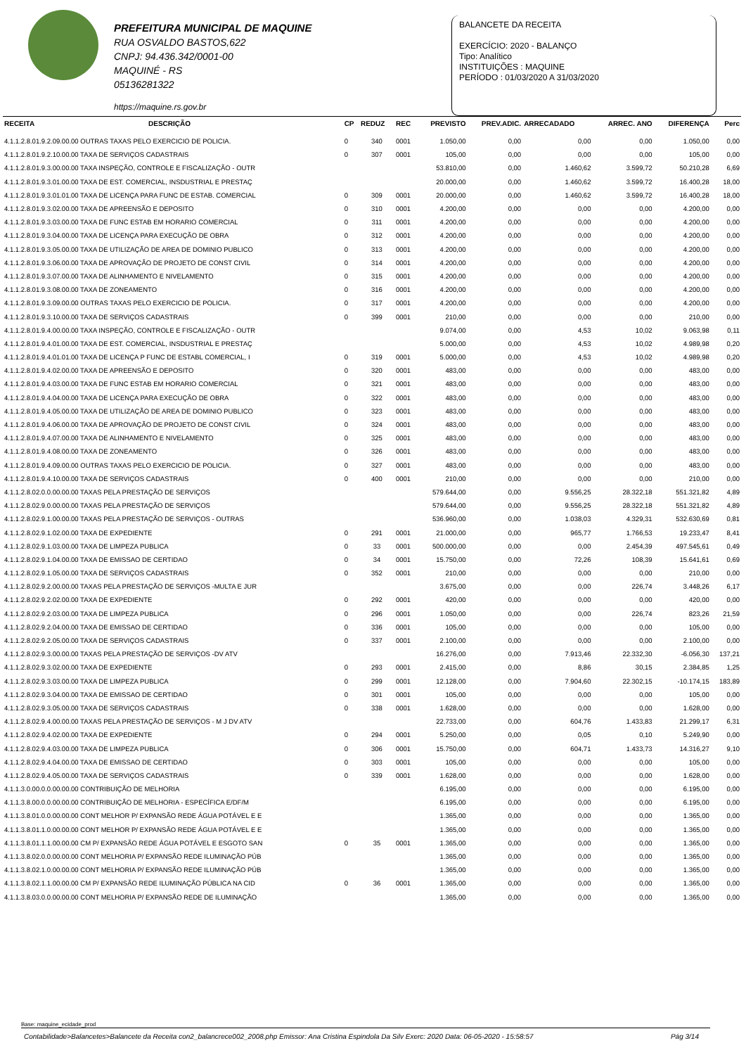PREFEITURA MUNICIPAL DE MAQUINE
RUA OSVALDO BASTOS,622
CNPJ: 94.436.342/0001-00
MAQUINÉ - RS
05136281322
https://maquine.rs.gov.br
BALANCETE DA RECEITA
EXERCÍCIO: 2020 - BALANÇO
Tipo: Analítico
INSTITUIÇÕES : MAQUINE
PERÍODO : 01/03/2020 A 31/03/2020
| RECEITA | DESCRIÇÃO | CP | REDUZ | REC | PREVISTO | PREV.ADIC. | ARRECADADO | ARREC. ANO | DIFERENÇA | Perc |
| --- | --- | --- | --- | --- | --- | --- | --- | --- | --- | --- |
| 4.1.1.2.8.01.9.2.09.00.00 OUTRAS TAXAS PELO EXERCICIO DE POLICIA. | | 0 | 340 | 0001 | 1.050,00 | 0,00 | 0,00 | 0,00 | 1.050,00 | 0,00 |
| 4.1.1.2.8.01.9.2.10.00.00 TAXA DE SERVIÇOS CADASTRAIS | | 0 | 307 | 0001 | 105,00 | 0,00 | 0,00 | 0,00 | 105,00 | 0,00 |
| 4.1.1.2.8.01.9.3.00.00.00 TAXA INSPEÇÃO, CONTROLE E FISCALIZAÇÃO - OUTR | | | | | 53.810,00 | 0,00 | 1.460,62 | 3.599,72 | 50.210,28 | 6,69 |
| 4.1.1.2.8.01.9.3.01.00.00 TAXA DE EST. COMERCIAL, INSDUSTRIAL E PRESTAÇ | | | | | 20.000,00 | 0,00 | 1.460,62 | 3.599,72 | 16.400,28 | 18,00 |
| 4.1.1.2.8.01.9.3.01.01.00 TAXA DE LICENÇA PARA FUNC DE ESTAB. COMERCIAL | | 0 | 309 | 0001 | 20.000,00 | 0,00 | 1.460,62 | 3.599,72 | 16.400,28 | 18,00 |
| 4.1.1.2.8.01.9.3.02.00.00 TAXA DE APREENSÃO E DEPOSITO | | 0 | 310 | 0001 | 4.200,00 | 0,00 | 0,00 | 0,00 | 4.200,00 | 0,00 |
| 4.1.1.2.8.01.9.3.03.00.00 TAXA DE FUNC ESTAB EM HORARIO COMERCIAL | | 0 | 311 | 0001 | 4.200,00 | 0,00 | 0,00 | 0,00 | 4.200,00 | 0,00 |
| 4.1.1.2.8.01.9.3.04.00.00 TAXA DE LICENÇA PARA EXECUÇÃO DE OBRA | | 0 | 312 | 0001 | 4.200,00 | 0,00 | 0,00 | 0,00 | 4.200,00 | 0,00 |
| 4.1.1.2.8.01.9.3.05.00.00 TAXA DE UTILIZAÇÃO DE AREA DE DOMINIO PUBLICO | | 0 | 313 | 0001 | 4.200,00 | 0,00 | 0,00 | 0,00 | 4.200,00 | 0,00 |
| 4.1.1.2.8.01.9.3.06.00.00 TAXA DE APROVAÇÃO DE PROJETO DE CONST CIVIL | | 0 | 314 | 0001 | 4.200,00 | 0,00 | 0,00 | 0,00 | 4.200,00 | 0,00 |
| 4.1.1.2.8.01.9.3.07.00.00 TAXA DE ALINHAMENTO E NIVELAMENTO | | 0 | 315 | 0001 | 4.200,00 | 0,00 | 0,00 | 0,00 | 4.200,00 | 0,00 |
| 4.1.1.2.8.01.9.3.08.00.00 TAXA DE ZONEAMENTO | | 0 | 316 | 0001 | 4.200,00 | 0,00 | 0,00 | 0,00 | 4.200,00 | 0,00 |
| 4.1.1.2.8.01.9.3.09.00.00 OUTRAS TAXAS PELO EXERCICIO DE POLICIA. | | 0 | 317 | 0001 | 4.200,00 | 0,00 | 0,00 | 0,00 | 4.200,00 | 0,00 |
| 4.1.1.2.8.01.9.3.10.00.00 TAXA DE SERVIÇOS CADASTRAIS | | 0 | 399 | 0001 | 210,00 | 0,00 | 0,00 | 0,00 | 210,00 | 0,00 |
| 4.1.1.2.8.01.9.4.00.00.00 TAXA INSPEÇÃO, CONTROLE E FISCALIZAÇÃO - OUTR | | | | | 9.074,00 | 0,00 | 4,53 | 10,02 | 9.063,98 | 0,11 |
| 4.1.1.2.8.01.9.4.01.00.00 TAXA DE EST. COMERCIAL, INSDUSTRIAL E PRESTAÇ | | | | | 5.000,00 | 0,00 | 4,53 | 10,02 | 4.989,98 | 0,20 |
| 4.1.1.2.8.01.9.4.01.01.00 TAXA DE LICENÇA P FUNC DE ESTABL COMERCIAL, I | | 0 | 319 | 0001 | 5.000,00 | 0,00 | 4,53 | 10,02 | 4.989,98 | 0,20 |
| 4.1.1.2.8.01.9.4.02.00.00 TAXA DE APREENSÃO E DEPOSITO | | 0 | 320 | 0001 | 483,00 | 0,00 | 0,00 | 0,00 | 483,00 | 0,00 |
| 4.1.1.2.8.01.9.4.03.00.00 TAXA DE FUNC ESTAB EM HORARIO COMERCIAL | | 0 | 321 | 0001 | 483,00 | 0,00 | 0,00 | 0,00 | 483,00 | 0,00 |
| 4.1.1.2.8.01.9.4.04.00.00 TAXA DE LICENÇA PARA EXECUÇÃO DE OBRA | | 0 | 322 | 0001 | 483,00 | 0,00 | 0,00 | 0,00 | 483,00 | 0,00 |
| 4.1.1.2.8.01.9.4.05.00.00 TAXA DE UTILIZAÇÃO DE AREA DE DOMINIO PUBLICO | | 0 | 323 | 0001 | 483,00 | 0,00 | 0,00 | 0,00 | 483,00 | 0,00 |
| 4.1.1.2.8.01.9.4.06.00.00 TAXA DE APROVAÇÃO DE PROJETO DE CONST CIVIL | | 0 | 324 | 0001 | 483,00 | 0,00 | 0,00 | 0,00 | 483,00 | 0,00 |
| 4.1.1.2.8.01.9.4.07.00.00 TAXA DE ALINHAMENTO E NIVELAMENTO | | 0 | 325 | 0001 | 483,00 | 0,00 | 0,00 | 0,00 | 483,00 | 0,00 |
| 4.1.1.2.8.01.9.4.08.00.00 TAXA DE ZONEAMENTO | | 0 | 326 | 0001 | 483,00 | 0,00 | 0,00 | 0,00 | 483,00 | 0,00 |
| 4.1.1.2.8.01.9.4.09.00.00 OUTRAS TAXAS PELO EXERCICIO DE POLICIA. | | 0 | 327 | 0001 | 483,00 | 0,00 | 0,00 | 0,00 | 483,00 | 0,00 |
| 4.1.1.2.8.01.9.4.10.00.00 TAXA DE SERVIÇOS CADASTRAIS | | 0 | 400 | 0001 | 210,00 | 0,00 | 0,00 | 0,00 | 210,00 | 0,00 |
| 4.1.1.2.8.02.0.0.00.00.00 TAXAS PELA PRESTAÇÃO DE SERVIÇOS | | | | | 579.644,00 | 0,00 | 9.556,25 | 28.322,18 | 551.321,82 | 4,89 |
| 4.1.1.2.8.02.9.0.00.00.00 TAXAS PELA PRESTAÇÃO DE SERVIÇOS | | | | | 579.644,00 | 0,00 | 9.556,25 | 28.322,18 | 551.321,82 | 4,89 |
| 4.1.1.2.8.02.9.1.00.00.00 TAXAS PELA PRESTAÇÃO DE SERVIÇOS - OUTRAS | | | | | 536.960,00 | 0,00 | 1.038,03 | 4.329,31 | 532.630,69 | 0,81 |
| 4.1.1.2.8.02.9.1.02.00.00 TAXA DE EXPEDIENTE | | 0 | 291 | 0001 | 21.000,00 | 0,00 | 965,77 | 1.766,53 | 19.233,47 | 8,41 |
| 4.1.1.2.8.02.9.1.03.00.00 TAXA DE LIMPEZA PUBLICA | | 0 | 33 | 0001 | 500.000,00 | 0,00 | 0,00 | 2.454,39 | 497.545,61 | 0,49 |
| 4.1.1.2.8.02.9.1.04.00.00 TAXA DE EMISSAO DE CERTIDAO | | 0 | 34 | 0001 | 15.750,00 | 0,00 | 72,26 | 108,39 | 15.641,61 | 0,69 |
| 4.1.1.2.8.02.9.1.05.00.00 TAXA DE SERVIÇOS CADASTRAIS | | 0 | 352 | 0001 | 210,00 | 0,00 | 0,00 | 0,00 | 210,00 | 0,00 |
| 4.1.1.2.8.02.9.2.00.00.00 TAXAS PELA PRESTAÇÃO DE SERVIÇOS -MULTA E JUR | | | | | 3.675,00 | 0,00 | 0,00 | 226,74 | 3.448,26 | 6,17 |
| 4.1.1.2.8.02.9.2.02.00.00 TAXA DE EXPEDIENTE | | 0 | 292 | 0001 | 420,00 | 0,00 | 0,00 | 0,00 | 420,00 | 0,00 |
| 4.1.1.2.8.02.9.2.03.00.00 TAXA DE LIMPEZA PUBLICA | | 0 | 296 | 0001 | 1.050,00 | 0,00 | 0,00 | 226,74 | 823,26 | 21,59 |
| 4.1.1.2.8.02.9.2.04.00.00 TAXA DE EMISSAO DE CERTIDAO | | 0 | 336 | 0001 | 105,00 | 0,00 | 0,00 | 0,00 | 105,00 | 0,00 |
| 4.1.1.2.8.02.9.2.05.00.00 TAXA DE SERVIÇOS CADASTRAIS | | 0 | 337 | 0001 | 2.100,00 | 0,00 | 0,00 | 0,00 | 2.100,00 | 0,00 |
| 4.1.1.2.8.02.9.3.00.00.00 TAXAS PELA PRESTAÇÃO DE SERVIÇOS -DV ATV | | | | | 16.276,00 | 0,00 | 7.913,46 | 22.332,30 | -6.056,30 | 137,21 |
| 4.1.1.2.8.02.9.3.02.00.00 TAXA DE EXPEDIENTE | | 0 | 293 | 0001 | 2.415,00 | 0,00 | 8,86 | 30,15 | 2.384,85 | 1,25 |
| 4.1.1.2.8.02.9.3.03.00.00 TAXA DE LIMPEZA PUBLICA | | 0 | 299 | 0001 | 12.128,00 | 0,00 | 7.904,60 | 22.302,15 | -10.174,15 | 183,89 |
| 4.1.1.2.8.02.9.3.04.00.00 TAXA DE EMISSAO DE CERTIDAO | | 0 | 301 | 0001 | 105,00 | 0,00 | 0,00 | 0,00 | 105,00 | 0,00 |
| 4.1.1.2.8.02.9.3.05.00.00 TAXA DE SERVIÇOS CADASTRAIS | | 0 | 338 | 0001 | 1.628,00 | 0,00 | 0,00 | 0,00 | 1.628,00 | 0,00 |
| 4.1.1.2.8.02.9.4.00.00.00 TAXAS PELA PRESTAÇÃO DE SERVIÇOS - M J DV ATV | | | | | 22.733,00 | 0,00 | 604,76 | 1.433,83 | 21.299,17 | 6,31 |
| 4.1.1.2.8.02.9.4.02.00.00 TAXA DE EXPEDIENTE | | 0 | 294 | 0001 | 5.250,00 | 0,00 | 0,05 | 0,10 | 5.249,90 | 0,00 |
| 4.1.1.2.8.02.9.4.03.00.00 TAXA DE LIMPEZA PUBLICA | | 0 | 306 | 0001 | 15.750,00 | 0,00 | 604,71 | 1.433,73 | 14.316,27 | 9,10 |
| 4.1.1.2.8.02.9.4.04.00.00 TAXA DE EMISSAO DE CERTIDAO | | 0 | 303 | 0001 | 105,00 | 0,00 | 0,00 | 0,00 | 105,00 | 0,00 |
| 4.1.1.2.8.02.9.4.05.00.00 TAXA DE SERVIÇOS CADASTRAIS | | 0 | 339 | 0001 | 1.628,00 | 0,00 | 0,00 | 0,00 | 1.628,00 | 0,00 |
| 4.1.1.3.0.00.0.0.00.00.00 CONTRIBUIÇÃO DE MELHORIA | | | | | 6.195,00 | 0,00 | 0,00 | 0,00 | 6.195,00 | 0,00 |
| 4.1.1.3.8.00.0.0.00.00.00 CONTRIBUIÇÃO DE MELHORIA - ESPECÍFICA E/DF/M | | | | | 6.195,00 | 0,00 | 0,00 | 0,00 | 6.195,00 | 0,00 |
| 4.1.1.3.8.01.0.0.00.00.00 CONT MELHOR P/ EXPANSÃO REDE ÁGUA POTÁVEL E E | | | | | 1.365,00 | 0,00 | 0,00 | 0,00 | 1.365,00 | 0,00 |
| 4.1.1.3.8.01.1.0.00.00.00 CONT MELHOR P/ EXPANSÃO REDE ÁGUA POTÁVEL E E | | | | | 1.365,00 | 0,00 | 0,00 | 0,00 | 1.365,00 | 0,00 |
| 4.1.1.3.8.01.1.1.00.00.00 CM P/ EXPANSÃO REDE ÁGUA POTÁVEL E ESGOTO SAN | | 0 | 35 | 0001 | 1.365,00 | 0,00 | 0,00 | 0,00 | 1.365,00 | 0,00 |
| 4.1.1.3.8.02.0.0.00.00.00 CONT MELHORIA P/ EXPANSÃO REDE ILUMINAÇÃO PÚB | | | | | 1.365,00 | 0,00 | 0,00 | 0,00 | 1.365,00 | 0,00 |
| 4.1.1.3.8.02.1.0.00.00.00 CONT MELHORIA P/ EXPANSÃO REDE ILUMINAÇÃO PÚB | | | | | 1.365,00 | 0,00 | 0,00 | 0,00 | 1.365,00 | 0,00 |
| 4.1.1.3.8.02.1.1.00.00.00 CM P/ EXPANSÃO REDE ILUMINAÇÃO PÚBLICA NA CID | | 0 | 36 | 0001 | 1.365,00 | 0,00 | 0,00 | 0,00 | 1.365,00 | 0,00 |
| 4.1.1.3.8.03.0.0.00.00.00 CONT MELHORIA P/ EXPANSÃO REDE DE ILUMINAÇÃO | | | | | 1.365,00 | 0,00 | 0,00 | 0,00 | 1.365,00 | 0,00 |
Base: maquine_ecidade_prod
Contabilidade>Balancetes>Balancete da Receita con2_balancrece002_2008.php Emissor: Ana Cristina Espindola Da Silv Exerc: 2020 Data: 06-05-2020 - 15:58:57 Pág 3/14